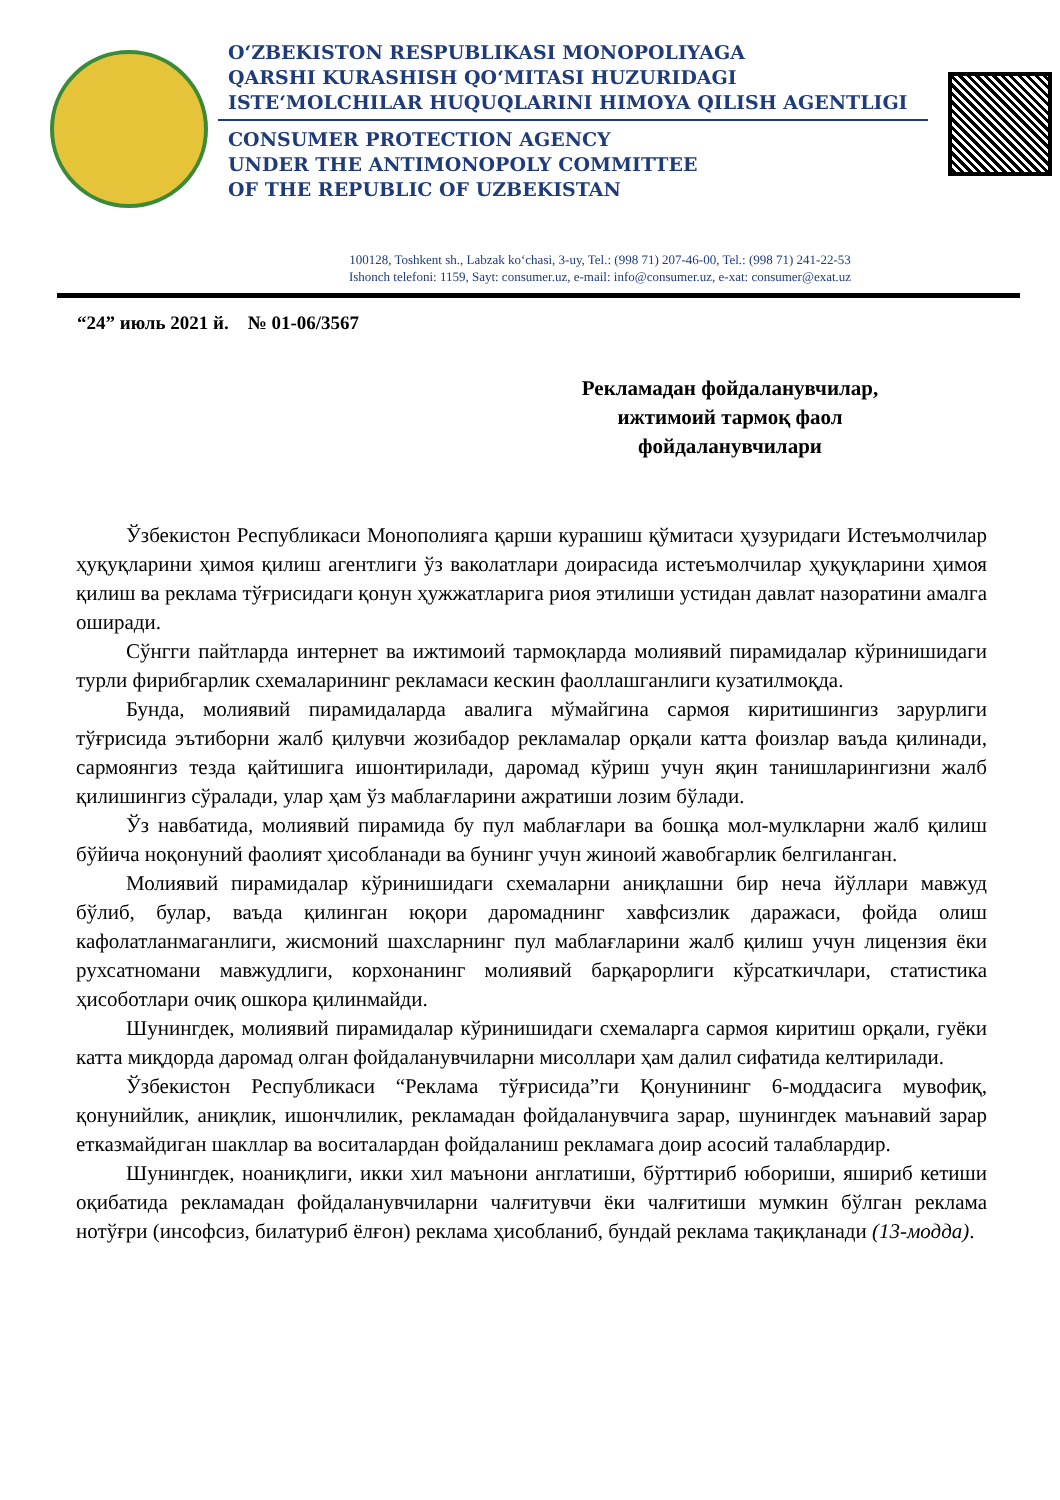O‘ZBEKISTON RESPUBLIKASI MONOPOLIYAGA
QARSHI KURASHISH QO‘MITASI HUZURIDAGI
ISTE‘MOLCHILAR HUQUQLARINI HIMOYA QILISH AGENTLIGI
CONSUMER PROTECTION AGENCY
UNDER THE ANTIMONOPOLY COMMITTEE
OF THE REPUBLIC OF UZBEKISTAN
100128, Toshkent sh., Labzak ko‘chasi, 3-uy, Tel.: (998 71) 207-46-00, Tel.: (998 71) 241-22-53
Ishonch telefoni: 1159, Sayt: consumer.uz, e-mail: info@consumer.uz, e-xat: consumer@exat.uz
“24” июль 2021 й. № 01-06/3567
Рекламадан фойдаланувчилар, ижтимоий тармоқ фаол фойдаланувчилари
Ўзбекистон Республикаси Монополияга қарши курашиш қўмитаси ҳузуридаги Истеъмолчилар ҳуқуқларини ҳимоя қилиш агентлиги ўз ваколатлари доирасида истеъмолчилар ҳуқуқларини ҳимоя қилиш ва реклама тўғрисидаги қонун ҳужжатларига риоя этилиши устидан давлат назоратини амалга оширади.
Сўнгги пайтларда интернет ва ижтимоий тармоқларда молиявий пирамидалар кўринишидаги турли фирибгарлик схемаларининг рекламаси кескин фаоллашганлиги кузатилмоқда.
Бунда, молиявий пирамидаларда авалига мўмайгина сармоя киритишингиз зарурлиги тўғрисида эътиборни жалб қилувчи жозибадор рекламалар орқали катта фоизлар ваъда қилинади, сармоянгиз тезда қайтишига ишонтирилади, даромад кўриш учун яқин танишларингизни жалб қилишингиз сўралади, улар ҳам ўз маблағларини ажратиши лозим бўлади.
Ўз навбатида, молиявий пирамида бу пул маблағлари ва бошқа мол-мулкларни жалб қилиш бўйича ноқонуний фаолият ҳисобланади ва бунинг учун жиноий жавобгарлик белгиланган.
Молиявий пирамидалар кўринишидаги схемаларни аниқлашни бир неча йўллари мавжуд бўлиб, булар, ваъда қилинган юқори даромаднинг хавфсизлик даражаси, фойда олиш кафолатланмаганлиги, жисмоний шахсларнинг пул маблағларини жалб қилиш учун лицензия ёки рухсатномани мавжудлиги, корхонанинг молиявий барқарорлиги кўрсаткичлари, статистика ҳисоботлари очиқ ошкора қилинмайди.
Шунингдек, молиявий пирамидалар кўринишидаги схемаларга сармоя киритиш орқали, гуёки катта миқдорда даромад олган фойдаланувчиларни мисоллари ҳам далил сифатида келтирилади.
Ўзбекистон Республикаси “Реклама тўғрисида”ги Қонунининг 6-моддасига мувофиқ, қонунийлик, аниқлик, ишончлилик, рекламадан фойдаланувчига зарар, шунингдек маънавий зарар етказмайдиган шакллар ва воситалардан фойдаланиш рекламага доир асосий талаблардир.
Шунингдек, ноаниқлиги, икки хил маънони англатиши, бўрттириб юбориши, яшириб кетиши оқибатида рекламадан фойдаланувчиларни чалғитувчи ёки чалғитиши мумкин бўлган реклама нотўғри (инсофсиз, билатуриб ёлғон) реклама ҳисобланиб, бундай реклама тақиқланади (13-модда).